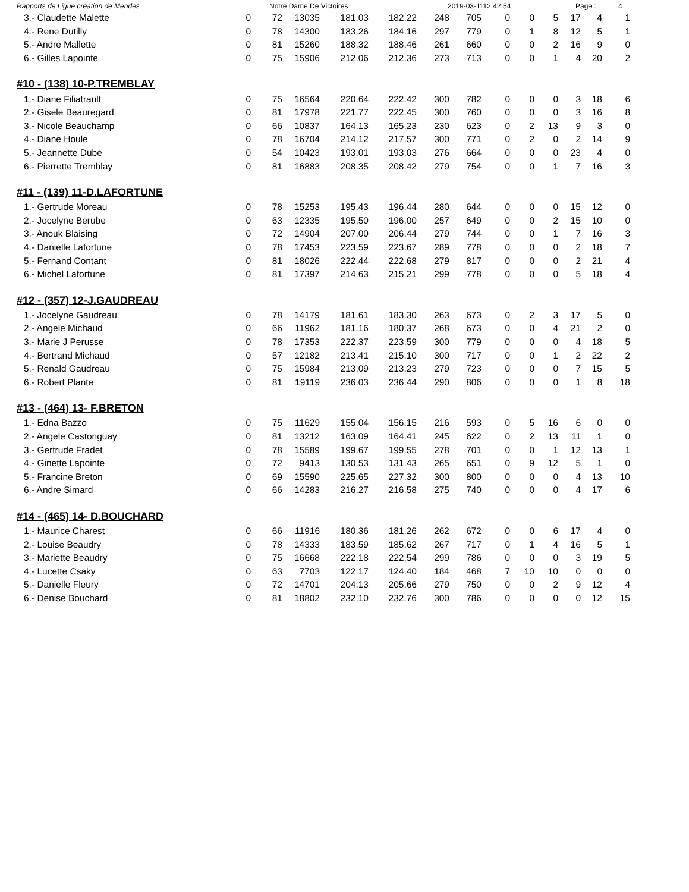Rapports de Ligue création de Mendes Notre Dame De Victoires 2019-03-1112:42:54 Page : 4
| 3.- Claudette Malette | 0 | 72 | 13035 | 181.03 | 182.22 | 248 | 705 | 0 | 0 | 5 | 17 | 4 | 1 |
| 4.- Rene Dutilly | 0 | 78 | 14300 | 183.26 | 184.16 | 297 | 779 | 0 | 1 | 8 | 12 | 5 | 1 |
| 5.- Andre Mallette | 0 | 81 | 15260 | 188.32 | 188.46 | 261 | 660 | 0 | 0 | 2 | 16 | 9 | 0 |
| 6.- Gilles Lapointe | 0 | 75 | 15906 | 212.06 | 212.36 | 273 | 713 | 0 | 0 | 1 | 4 | 20 | 2 |
#10 - (138) 10-P.TREMBLAY
| 1.- Diane Filiatrault | 0 | 75 | 16564 | 220.64 | 222.42 | 300 | 782 | 0 | 0 | 0 | 3 | 18 | 6 |
| 2.- Gisele Beauregard | 0 | 81 | 17978 | 221.77 | 222.45 | 300 | 760 | 0 | 0 | 0 | 3 | 16 | 8 |
| 3.- Nicole Beauchamp | 0 | 66 | 10837 | 164.13 | 165.23 | 230 | 623 | 0 | 2 | 13 | 9 | 3 | 0 |
| 4.- Diane Houle | 0 | 78 | 16704 | 214.12 | 217.57 | 300 | 771 | 0 | 2 | 0 | 2 | 14 | 9 |
| 5.- Jeannette Dube | 0 | 54 | 10423 | 193.01 | 193.03 | 276 | 664 | 0 | 0 | 0 | 23 | 4 | 0 |
| 6.- Pierrette Tremblay | 0 | 81 | 16883 | 208.35 | 208.42 | 279 | 754 | 0 | 0 | 1 | 7 | 16 | 3 |
#11 - (139) 11-D.LAFORTUNE
| 1.- Gertrude Moreau | 0 | 78 | 15253 | 195.43 | 196.44 | 280 | 644 | 0 | 0 | 0 | 15 | 12 | 0 |
| 2.- Jocelyne Berube | 0 | 63 | 12335 | 195.50 | 196.00 | 257 | 649 | 0 | 0 | 2 | 15 | 10 | 0 |
| 3.- Anouk Blaising | 0 | 72 | 14904 | 207.00 | 206.44 | 279 | 744 | 0 | 0 | 1 | 7 | 16 | 3 |
| 4.- Danielle Lafortune | 0 | 78 | 17453 | 223.59 | 223.67 | 289 | 778 | 0 | 0 | 0 | 2 | 18 | 7 |
| 5.- Fernand Contant | 0 | 81 | 18026 | 222.44 | 222.68 | 279 | 817 | 0 | 0 | 0 | 2 | 21 | 4 |
| 6.- Michel Lafortune | 0 | 81 | 17397 | 214.63 | 215.21 | 299 | 778 | 0 | 0 | 0 | 5 | 18 | 4 |
#12 - (357) 12-J.GAUDREAU
| 1.- Jocelyne Gaudreau | 0 | 78 | 14179 | 181.61 | 183.30 | 263 | 673 | 0 | 2 | 3 | 17 | 5 | 0 |
| 2.- Angele Michaud | 0 | 66 | 11962 | 181.16 | 180.37 | 268 | 673 | 0 | 0 | 4 | 21 | 2 | 0 |
| 3.- Marie J Perusse | 0 | 78 | 17353 | 222.37 | 223.59 | 300 | 779 | 0 | 0 | 0 | 4 | 18 | 5 |
| 4.- Bertrand Michaud | 0 | 57 | 12182 | 213.41 | 215.10 | 300 | 717 | 0 | 0 | 1 | 2 | 22 | 2 |
| 5.- Renald Gaudreau | 0 | 75 | 15984 | 213.09 | 213.23 | 279 | 723 | 0 | 0 | 0 | 7 | 15 | 5 |
| 6.- Robert Plante | 0 | 81 | 19119 | 236.03 | 236.44 | 290 | 806 | 0 | 0 | 0 | 1 | 8 | 18 |
#13 - (464) 13- F.BRETON
| 1.- Edna Bazzo | 0 | 75 | 11629 | 155.04 | 156.15 | 216 | 593 | 0 | 5 | 16 | 6 | 0 | 0 |
| 2.- Angele Castonguay | 0 | 81 | 13212 | 163.09 | 164.41 | 245 | 622 | 0 | 2 | 13 | 11 | 1 | 0 |
| 3.- Gertrude Fradet | 0 | 78 | 15589 | 199.67 | 199.55 | 278 | 701 | 0 | 0 | 1 | 12 | 13 | 1 |
| 4.- Ginette Lapointe | 0 | 72 | 9413 | 130.53 | 131.43 | 265 | 651 | 0 | 9 | 12 | 5 | 1 | 0 |
| 5.- Francine Breton | 0 | 69 | 15590 | 225.65 | 227.32 | 300 | 800 | 0 | 0 | 0 | 4 | 13 | 10 |
| 6.- Andre Simard | 0 | 66 | 14283 | 216.27 | 216.58 | 275 | 740 | 0 | 0 | 0 | 4 | 17 | 6 |
#14 - (465) 14- D.BOUCHARD
| 1.- Maurice Charest | 0 | 66 | 11916 | 180.36 | 181.26 | 262 | 672 | 0 | 0 | 6 | 17 | 4 | 0 |
| 2.- Louise Beaudry | 0 | 78 | 14333 | 183.59 | 185.62 | 267 | 717 | 0 | 1 | 4 | 16 | 5 | 1 |
| 3.- Mariette Beaudry | 0 | 75 | 16668 | 222.18 | 222.54 | 299 | 786 | 0 | 0 | 0 | 3 | 19 | 5 |
| 4.- Lucette Csaky | 0 | 63 | 7703 | 122.17 | 124.40 | 184 | 468 | 7 | 10 | 10 | 0 | 0 | 0 |
| 5.- Danielle Fleury | 0 | 72 | 14701 | 204.13 | 205.66 | 279 | 750 | 0 | 0 | 2 | 9 | 12 | 4 |
| 6.- Denise Bouchard | 0 | 81 | 18802 | 232.10 | 232.76 | 300 | 786 | 0 | 0 | 0 | 0 | 12 | 15 |